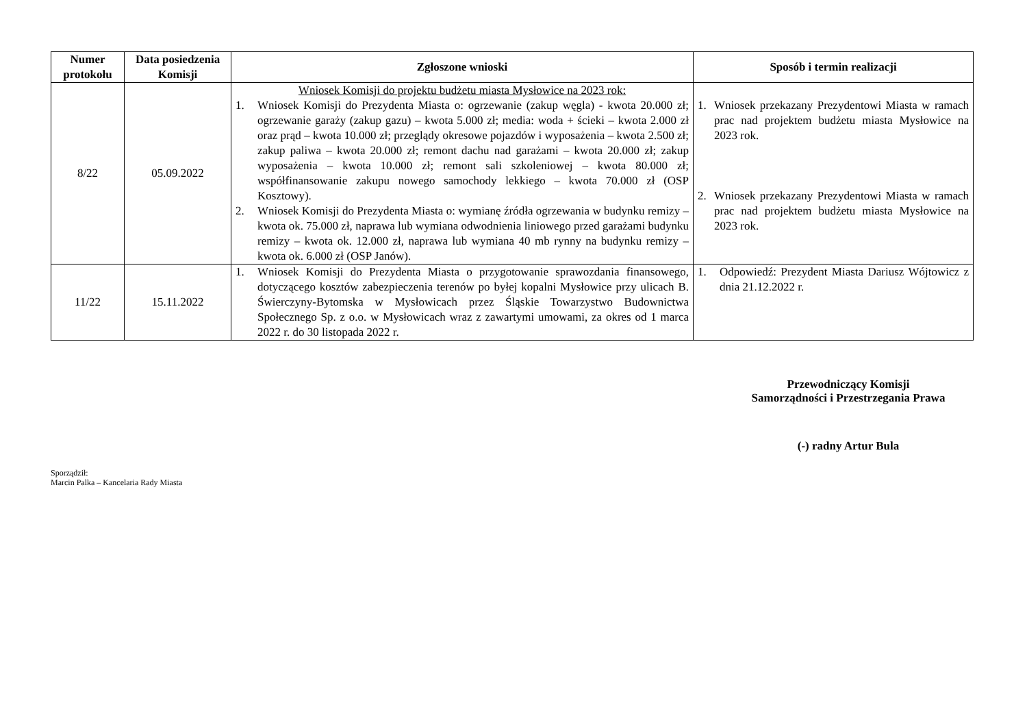| Numer protokołu | Data posiedzenia Komisji | Zgłoszone wnioski | Sposób i termin realizacji |
| --- | --- | --- | --- |
| 8/22 | 05.09.2022 | Wniosek Komisji do projektu budżetu miasta Mysłowice na 2023 rok: 1. Wniosek Komisji do Prezydenta Miasta o: ogrzewanie (zakup węgla) - kwota 20.000 zł; ogrzewanie garaży (zakup gazu) – kwota 5.000 zł; media: woda + ścieki – kwota 2.000 zł oraz prąd – kwota 10.000 zł; przeglądy okresowe pojazdów i wyposażenia – kwota 2.500 zł; zakup paliwa – kwota 20.000 zł; remont dachu nad garażami – kwota 20.000 zł; zakup wyposażenia – kwota 10.000 zł; remont sali szkoleniowej – kwota 80.000 zł; współfinansowanie zakupu nowego samochody lekkiego – kwota 70.000 zł (OSP Kosztowy). 2. Wniosek Komisji do Prezydenta Miasta o: wymianę źródła ogrzewania w budynku remizy – kwota ok. 75.000 zł, naprawa lub wymiana odwodnienia liniowego przed garażami budynku remizy – kwota ok. 12.000 zł, naprawa lub wymiana 40 mb rynny na budynku remizy – kwota ok. 6.000 zł (OSP Janów). | 1. Wniosek przekazany Prezydentowi Miasta w ramach prac nad projektem budżetu miasta Mysłowice na 2023 rok. 2. Wniosek przekazany Prezydentowi Miasta w ramach prac nad projektem budżetu miasta Mysłowice na 2023 rok. |
| 11/22 | 15.11.2022 | 1. Wniosek Komisji do Prezydenta Miasta o przygotowanie sprawozdania finansowego, dotyczącego kosztów zabezpieczenia terenów po byłej kopalni Mysłowice przy ulicach B. Świerczyny-Bytomska w Mysłowicach przez Śląskie Towarzystwo Budownictwa Społecznego Sp. z o.o. w Mysłowicach wraz z zawartymi umowami, za okres od 1 marca 2022 r. do 30 listopada 2022 r. | 1. Odpowiedź: Prezydent Miasta Dariusz Wójtowicz z dnia 21.12.2022 r. |
Przewodniczący Komisji
Samorządności i Przestrzegania Prawa
(-) radny Artur Bula
Sporządził:
Marcin Palka – Kancelaria Rady Miasta